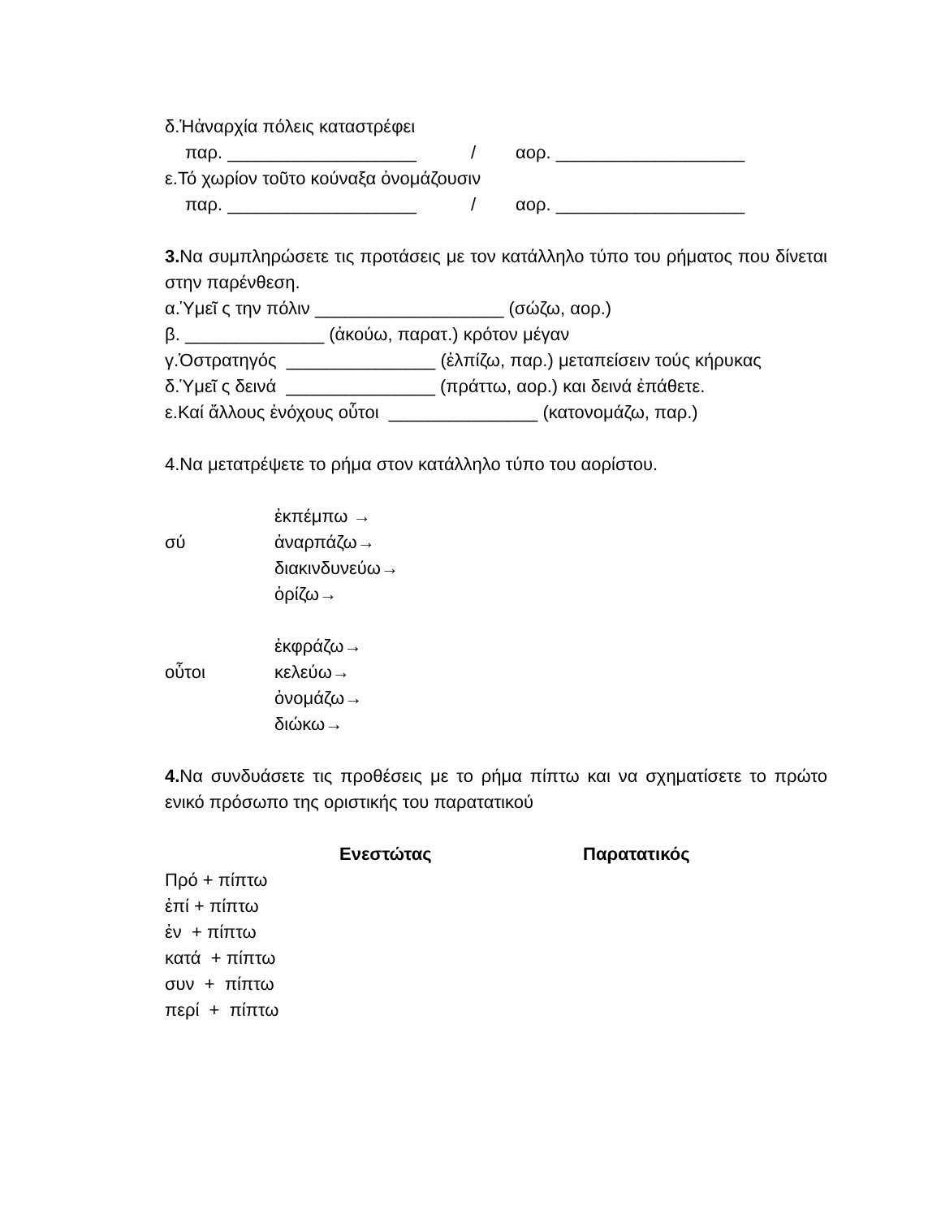δ.Ἡἀναρχία πόλεις καταστρέφει
παρ. ___________________ / αορ. ___________________
ε.Τό χωρίον τοῦτο κούναξα ὀνομάζουσιν
παρ. ___________________ / αορ. ___________________
3. Να συμπληρώσετε τις προτάσεις με τον κατάλληλο τύπο του ρήματος που δίνεται στην παρένθεση.
α.Ὑμεῖ ς την πόλιν ___________________ (σώζω, αορ.)
β. ______________ (ἀκούω, παρατ.) κρότον μέγαν
γ.Ὁστρατηγός _______________ (ἐλπίζω, παρ.) μεταπείσειν τούς κήρυκας
δ.Ὑμεῖ ς δεινά _______________ (πράττω, αορ.) και δεινά ἐπάθετε.
ε.Καί ἄλλους ἐνόχους οὗτοι _______________ (κατονομάζω, παρ.)
4.Να μετατρέψετε το ρήμα στον κατάλληλο τύπο του αορίστου.
| | ἐκπέμπω → |
| σύ | ἀναρπάζω→ |
| | διακινδυνεύω→ |
| | ὁρίζω→ |
| | ἐκφράζω→ |
| οὗτοι | κελεύω→ |
| | ὀνομάζω→ |
| | διώκω→ |
4. Να συνδυάσετε τις προθέσεις με το ρήμα πίπτω και να σχηματίσετε το πρώτο ενικό πρόσωπο της οριστικής του παρατατικού
| | Ενεστώτας | Παρατατικός |
| --- | --- | --- |
| Πρό + πίπτω | | |
| ἐπί + πίπτω | | |
| ἐν + πίπτω | | |
| κατά + πίπτω | | |
| συν + πίπτω | | |
| περί + πίπτω | | |